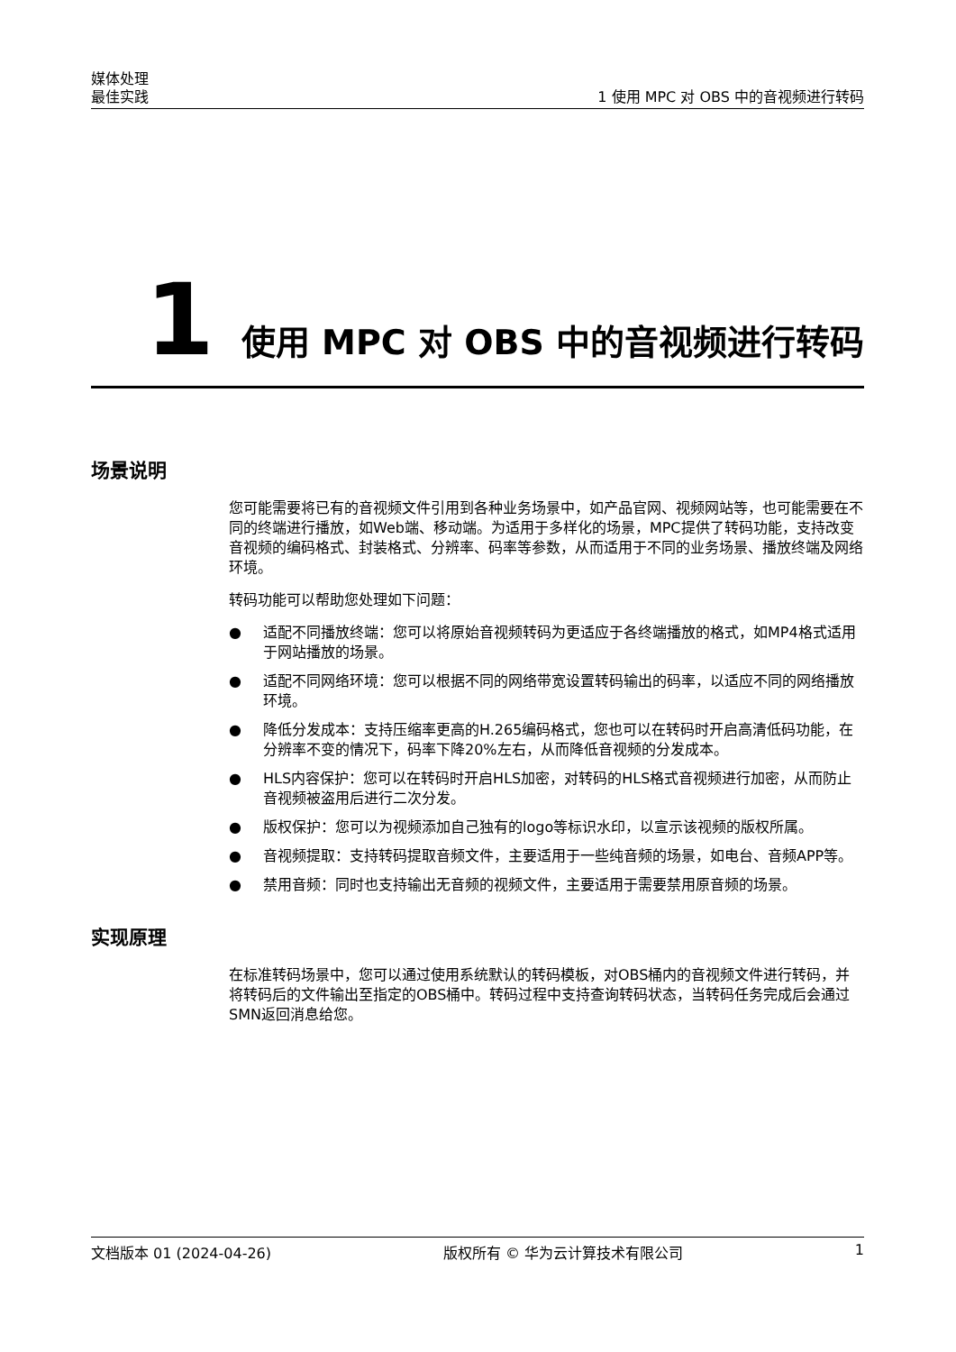媒体处理
最佳实践
1 使用 MPC 对 OBS 中的音视频进行转码
1 使用 MPC 对 OBS 中的音视频进行转码
场景说明
您可能需要将已有的音视频文件引用到各种业务场景中，如产品官网、视频网站等，也可能需要在不同的终端进行播放，如Web端、移动端。为适用于多样化的场景，MPC提供了转码功能，支持改变音视频的编码格式、封装格式、分辨率、码率等参数，从而适用于不同的业务场景、播放终端及网络环境。
转码功能可以帮助您处理如下问题：
● 适配不同播放终端：您可以将原始音视频转码为更适应于各终端播放的格式，如MP4格式适用于网站播放的场景。
● 适配不同网络环境：您可以根据不同的网络带宽设置转码输出的码率，以适应不同的网络播放环境。
● 降低分发成本：支持压缩率更高的H.265编码格式，您也可以在转码时开启高清低码功能，在分辨率不变的情况下，码率下降20%左右，从而降低音视频的分发成本。
● HLS内容保护：您可以在转码时开启HLS加密，对转码的HLS格式音视频进行加密，从而防止音视频被盗用后进行二次分发。
● 版权保护：您可以为视频添加自己独有的logo等标识水印，以宣示该视频的版权所属。
● 音视频提取：支持转码提取音频文件，主要适用于一些纯音频的场景，如电台、音频APP等。
● 禁用音频：同时也支持输出无音频的视频文件，主要适用于需要禁用原音频的场景。
实现原理
在标准转码场景中，您可以通过使用系统默认的转码模板，对OBS桶内的音视频文件进行转码，并将转码后的文件输出至指定的OBS桶中。转码过程中支持查询转码状态，当转码任务完成后会通过SMN返回消息给您。
文档版本 01 (2024-04-26) 版权所有 © 华为云计算技术有限公司 1